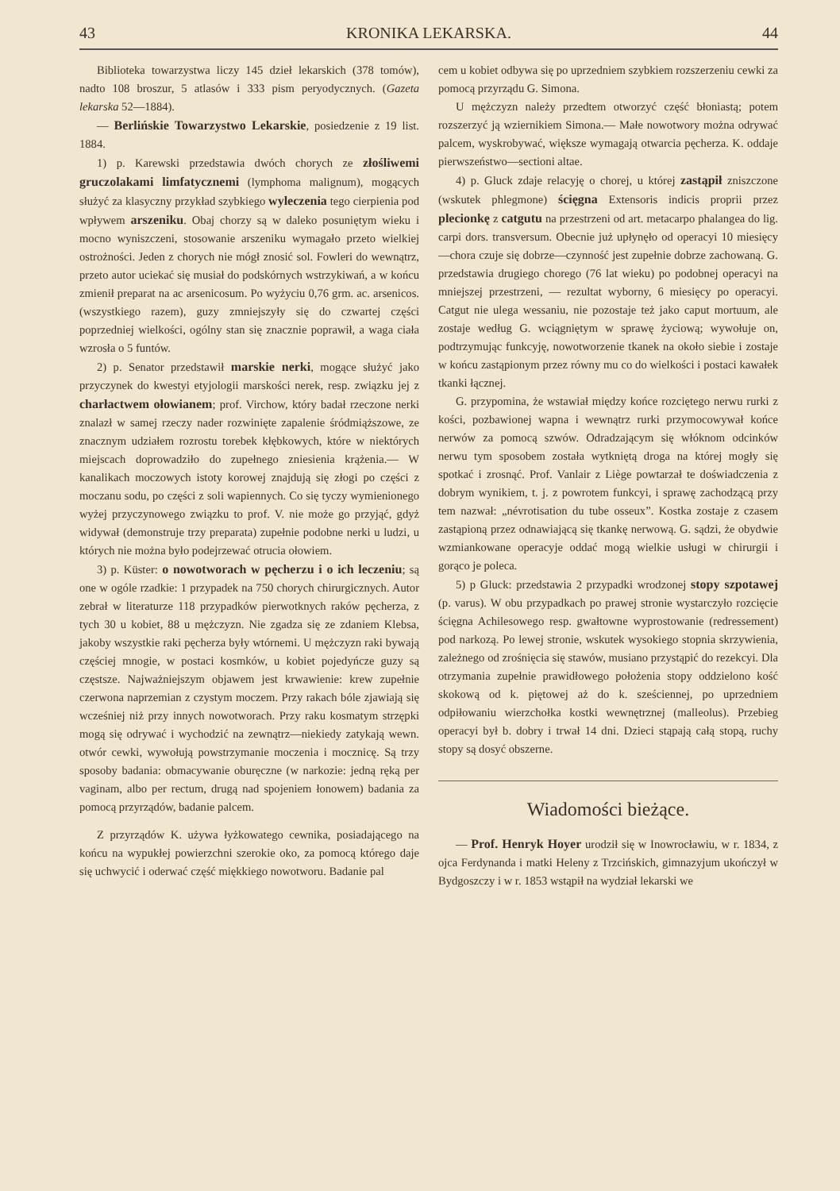43 KRONIKA LEKARSKA. 44
Biblioteka towarzystwa liczy 145 dzieł lekarskich (378 tomów), nadto 108 broszur, 5 atlasów i 333 pism peryodycznych. (Gazeta lekarska 52—1884).
— Berlińskie Towarzystwo Lekarskie, posiedzenie z 19 list. 1884.
1) p. Karewski przedstawia dwóch chorych ze złośliwemi gruczolakami limfatycznemi (lymphoma malignum), mogących służyć za klasyczny przykład szybkiego wyleczenia tego cierpienia pod wpływem arszeniku. Obaj chorzy są w daleko posuniętym wieku i mocno wyniszczeni, stosowanie arszeniku wymagało przeto wielkiej ostrożności. Jeden z chorych nie mógł znosić sol. Fowleri do wewnątrz, przeto autor uciekać się musiał do podskórnych wstrzykiwań, a w końcu zmienił preparat na ac arsenicosum. Po wyżyciu 0,76 grm. ac. arsenicos. (wszystkiego razem), guzy zmniejszyły się do czwartej części poprzedniej wielkości, ogólny stan się znacznie poprawił, a waga ciała wzrosła o 5 funtów.
2) p. Senator przedstawił marskie nerki, mogące służyć jako przyczynek do kwestyi etyjologii marskości nerek, resp. związku jej z charłactwem ołowianem; prof. Virchow, który badał rzeczone nerki znalazł w samej rzeczy nader rozwinięte zapalenie śródmiąższowe, ze znacznym udziałem rozrostu torebek kłębkowych, które w niektórych miejscach doprowadziło do zupełnego zniesienia krążenia.— W kanalikach moczowych istoty korowej znajdują się złogi po części z moczanu sodu, po części z soli wapiennych. Co się tyczy wymienionego wyżej przyczynowego związku to prof. V. nie może go przyjąć, gdyż widywał (demonstruje trzy preparata) zupełnie podobne nerki u ludzi, u których nie można było podejrzewać otrucia ołowiem.
3) p. Küster: o nowotworach w pęcherzu i o ich leczeniu; są one w ogóle rzadkie: 1 przypadek na 750 chorych chirurgicznych. Autor zebrał w literaturze 118 przypadków pierwotknych raków pęcherza, z tych 30 u kobiet, 88 u mężczyzn. Nie zgadza się ze zdaniem Klebsa, jakoby wszystkie raki pęcherza były wtórnemi. U mężczyzn raki bywają częściej mnogie, w postaci kosmków, u kobiet pojedyńcze guzy są częstsze. Najważniejszym objawem jest krwawienie: krew zupełnie czerwona naprzemian z czystym moczem. Przy rakach bóle zjawiają się wcześniej niż przy innych nowotworach. Przy raku kosmatym strzępki mogą się odrywać i wychodzić na zewnątrz—niekiedy zatykają wewn. otwór cewki, wywołują powstrzymanie moczenia i mocznicę. Są trzy sposoby badania: obmacywanie oburęczne (w narkozie: jedną ręką per vaginam, albo per rectum, drugą nad spojeniem łonowem) badania za pomocą przyrządów, badanie palcem.
Z przyrządów K. używa łyżkowatego cewnika, posiadającego na końcu na wypukłej powierzchni szerokie oko, za pomocą którego daje się uchwycić i oderwać część miękkiego nowotworu. Badanie pal
cem u kobiet odbywa się po uprzedniem szybkiem rozszerzeniu cewki za pomocą przyrządu G. Simona.
U mężczyzn należy przedtem otworzyć część błoniastą; potem rozszerzyć ją wziernikiem Simona.— Małe nowotwory można odrywać palcem, wyskrobywać, większe wymagają otwarcia pęcherza. K. oddaje pierwszeństwo—sectioni altae.
4) p. Gluck zdaje relacyję o chorej, u której zastąpił zniszczone (wskutek phlegmone) ścięgna Extensoris indicis proprii przez plecionkę z catgutu na przestrzeni od art. metacarpo phalangea do lig. carpi dors. transversum. Obecnie już upłynęło od operacyi 10 miesięcy—chora czuje się dobrze—czynność jest zupełnie dobrze zachowaną. G. przedstawia drugiego chorego (76 lat wieku) po podobnej operacyi na mniejszej przestrzeni, — rezultat wyborny, 6 miesięcy po operacyi. Catgut nie ulega wessaniu, nie pozostaje też jako caput mortuum, ale zostaje według G. wciągniętym w sprawę życiową; wywołuje on, podtrzymując funkcyję, nowotworzenie tkanek na około siebie i zostaje w końcu zastąpionym przez równy mu co do wielkości i postaci kawałek tkanki łącznej.
G. przypomina, że wstawiał między końce rozciętego nerwu rurki z kości, pozbawionej wapna i wewnątrz rurki przymocowywał końce nerwów za pomocą szwów. Odradzającym się włóknom odcinków nerwu tym sposobem została wytkniętą droga na której mogły się spotkać i zrosnąć. Prof. Vanlair z Liège powtarzał te doświadczenia z dobrym wynikiem, t. j. z powrotem funkcyi, i sprawę zachodzącą przy tem nazwał: „névrotisation du tube osseux”. Kostka zostaje z czasem zastąpioną przez odnawiającą się tkankę nerwową. G. sądzi, że obydwie wzmiankowane operacyje oddać mogą wielkie usługi w chirurgii i gorąco je poleca.
5) p Gluck: przedstawia 2 przypadki wrodzonej stopy szpotawej (p. varus). W obu przypadkach po prawej stronie wystarczyło rozcięcie ścięgna Achilesowego resp. gwałtowne wyprostowanie (redressement) pod narkozą. Po lewej stronie, wskutek wysokiego stopnia skrzywienia, zależnego od zrośnięcia się stawów, musiano przystąpić do rezekcyi. Dla otrzymania zupełnie prawidłowego położenia stopy oddzielono kość skokową od k. piętowej aż do k. sześciennej, po uprzedniem odpiłowaniu wierzchołka kostki wewnętrznej (malleolus). Przebieg operacyi był b. dobry i trwał 14 dni. Dzieci stąpają całą stopą, ruchy stopy są dosyć obszerne.
Wiadomości bieżące.
— Prof. Henryk Hoyer urodził się w Inowrocławiu, w r. 1834, z ojca Ferdynanda i matki Heleny z Trzcińskich, gimnazyjum ukończył w Bydgoszczy i w r. 1853 wstąpił na wydział lekarski we